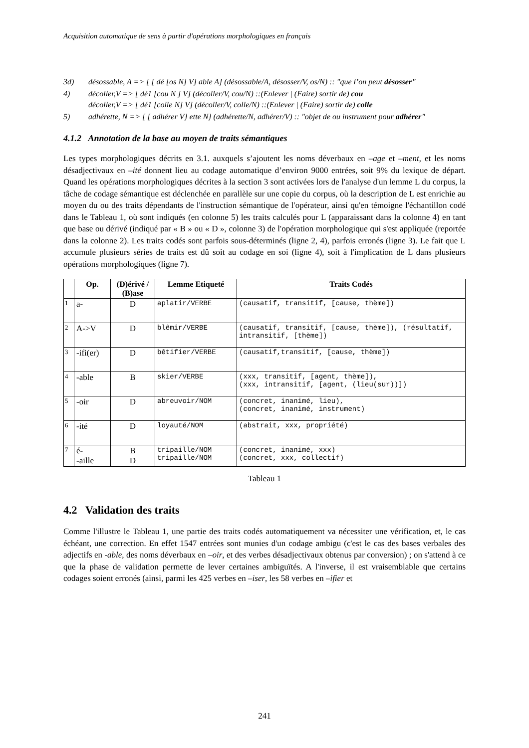Acquisition automatique de sens à partir d'opérations morphologiques en français
3d) désossable, A => [ [ dé [os N] V] able A] (désossable/A, désosser/V, os/N) :: "que l’on peut désosser"
4) décoller,V => [ dé1 [cou N ] V] (décoller/V, cou/N) ::(Enlever | (Faire) sortir de) cou
décoller,V => [ dé1 [colle N] V] (décoller/V, colle/N) ::(Enlever | (Faire) sortir de) colle
5) adhérette, N => [ [ adhérer V] ette N] (adhérette/N, adhérer/V) :: "objet de ou instrument pour adhérer"
4.1.2 Annotation de la base au moyen de traits sémantiques
Les types morphologiques décrits en 3.1. auxquels s’ajoutent les noms déverbaux en –age et –ment, et les noms désadjectivaux en –ité donnent lieu au codage automatique d’environ 9000 entrées, soit 9% du lexique de départ. Quand les opérations morphologiques décrites à la section 3 sont activées lors de l'analyse d'un lemme L du corpus, la tâche de codage sémantique est déclenchée en parallèle sur une copie du corpus, où la description de L est enrichie au moyen du ou des traits dépendants de l'instruction sémantique de l'opérateur, ainsi qu'en témoigne l'échantillon codé dans le Tableau 1, où sont indiqués (en colonne 5) les traits calculés pour L (apparaissant dans la colonne 4) en tant que base ou dérivé (indiqué par « B » ou « D », colonne 3) de l'opération morphologique qui s'est appliquée (reportée dans la colonne 2). Les traits codés sont parfois sous-déterminés (ligne 2, 4), parfois erronés (ligne 3). Le fait que L accumule plusieurs séries de traits est dû soit au codage en soi (ligne 4), soit à l'implication de L dans plusieurs opérations morphologiques (ligne 7).
| | Op. | (D)érivé / (B)ase | Lemme Etiqueté | Traits Codés |
| --- | --- | --- | --- | --- |
| 1 | a- | D | aplatir/VERBE | (causatif, transitif, [cause, thème]) |
| 2 | A->V | D | blêmir/VERBE | (causatif, transitif, [cause, thème]), (résultatif, intransitif, [thème]) |
| 3 | -ifi(er) | D | bêtifier/VERBE | (causatif,transitif, [cause, thème]) |
| 4 | -able | B | skier/VERBE | (xxx, transitif, [agent, thème]), (xxx, intransitif, [agent, (lieu(sur))]) |
| 5 | -oir | D | abreuvoir/NOM | (concret, inanimé, lieu), (concret, inanimé, instrument) |
| 6 | -ité | D | loyauté/NOM | (abstrait, xxx, propriété) |
| 7 | é- -aille | B D | tripaille/NOM tripaille/NOM | (concret, inanimé, xxx) (concret, xxx, collectif) |
Tableau 1
4.2 Validation des traits
Comme l'illustre le Tableau 1, une partie des traits codés automatiquement va nécessiter une vérification, et, le cas échéant, une correction. En effet 1547 entrées sont munies d'un codage ambigu (c'est le cas des bases verbales des adjectifs en -able, des noms déverbaux en –oir, et des verbes désadjectivaux obtenus par conversion) ; on s'attend à ce que la phase de validation permette de lever certaines ambiguïtés. A l'inverse, il est vraisemblable que certains codages soient erronés (ainsi, parmi les 425 verbes en –iser, les 58 verbes en –ifier et
241